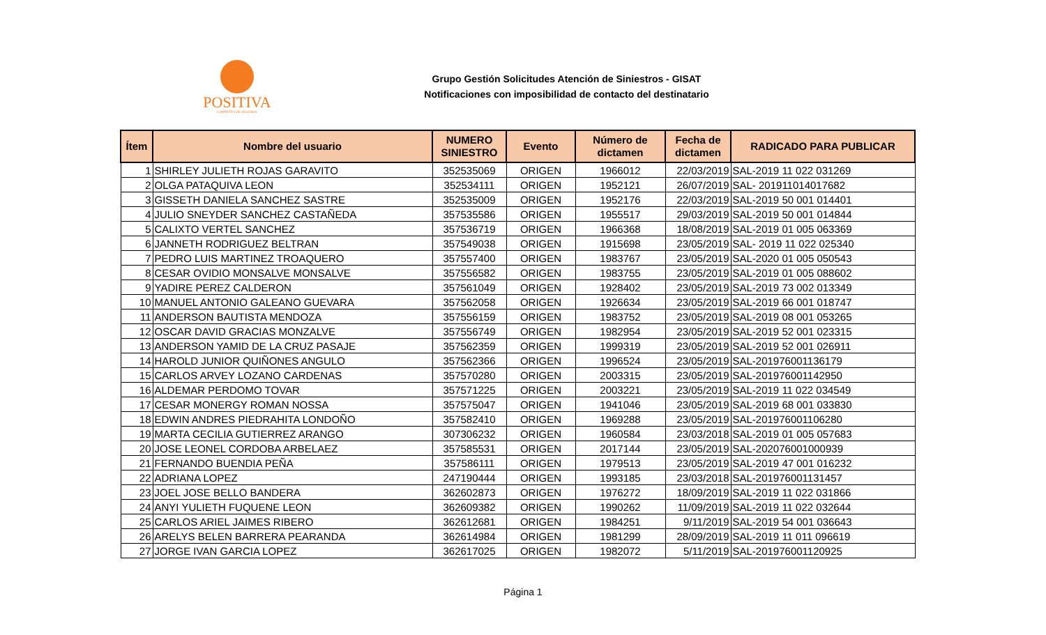POSITIVA
COMPAÑIA DE SEGUROS
Grupo Gestión Solicitudes Atención de Siniestros - GISAT
Notificaciones con imposibilidad de contacto del destinatario
| Ítem | Nombre del usuario | NUMERO SINIESTRO | Evento | Número de dictamen | Fecha de dictamen | RADICADO PARA PUBLICAR |
| --- | --- | --- | --- | --- | --- | --- |
| 1 | SHIRLEY JULIETH ROJAS GARAVITO | 352535069 | ORIGEN | 1966012 | 22/03/2019 | SAL-2019 11 022 031269 |
| 2 | OLGA PATAQUIVA LEON | 352534111 | ORIGEN | 1952121 | 26/07/2019 | SAL- 201911014017682 |
| 3 | GISSETH DANIELA SANCHEZ SASTRE | 352535009 | ORIGEN | 1952176 | 22/03/2019 | SAL-2019 50 001 014401 |
| 4 | JULIO SNEYDER SANCHEZ CASTAÑEDA | 357535586 | ORIGEN | 1955517 | 29/03/2019 | SAL-2019 50 001 014844 |
| 5 | CALIXTO VERTEL SANCHEZ | 357536719 | ORIGEN | 1966368 | 18/08/2019 | SAL-2019 01 005 063369 |
| 6 | JANNETH RODRIGUEZ BELTRAN | 357549038 | ORIGEN | 1915698 | 23/05/2019 | SAL- 2019 11 022 025340 |
| 7 | PEDRO LUIS MARTINEZ TROAQUERO | 357557400 | ORIGEN | 1983767 | 23/05/2019 | SAL-2020 01 005 050543 |
| 8 | CESAR OVIDIO MONSALVE MONSALVE | 357556582 | ORIGEN | 1983755 | 23/05/2019 | SAL-2019 01 005 088602 |
| 9 | YADIRE PEREZ CALDERON | 357561049 | ORIGEN | 1928402 | 23/05/2019 | SAL-2019 73 002 013349 |
| 10 | MANUEL ANTONIO GALEANO GUEVARA | 357562058 | ORIGEN | 1926634 | 23/05/2019 | SAL-2019 66 001 018747 |
| 11 | ANDERSON BAUTISTA MENDOZA | 357556159 | ORIGEN | 1983752 | 23/05/2019 | SAL-2019 08 001 053265 |
| 12 | OSCAR DAVID GRACIAS MONZALVE | 357556749 | ORIGEN | 1982954 | 23/05/2019 | SAL-2019 52 001 023315 |
| 13 | ANDERSON YAMID DE LA CRUZ PASAJE | 357562359 | ORIGEN | 1999319 | 23/05/2019 | SAL-2019 52 001 026911 |
| 14 | HAROLD JUNIOR QUIÑONES ANGULO | 357562366 | ORIGEN | 1996524 | 23/05/2019 | SAL-20197600113617­9 |
| 15 | CARLOS ARVEY LOZANO CARDENAS | 357570280 | ORIGEN | 2003315 | 23/05/2019 | SAL-20197600114295­0 |
| 16 | ALDEMAR PERDOMO TOVAR | 357571225 | ORIGEN | 2003221 | 23/05/2019 | SAL-2019 11 022 034549 |
| 17 | CESAR MONERGY ROMAN NOSSA | 357575047 | ORIGEN | 1941046 | 23/05/2019 | SAL-2019 68 001 033830 |
| 18 | EDWIN ANDRES PIEDRAHITA LONDOÑO | 357582410 | ORIGEN | 1969288 | 23/05/2019 | SAL-20197600110628­0 |
| 19 | MARTA CECILIA GUTIERREZ ARANGO | 307306232 | ORIGEN | 1960584 | 23/03/2018 | SAL-2019 01 005 057683 |
| 20 | JOSE LEONEL CORDOBA ARBELAEZ | 357585531 | ORIGEN | 2017144 | 23/05/2019 | SAL-20207600100093­9 |
| 21 | FERNANDO BUENDIA PEÑA | 357586111 | ORIGEN | 1979513 | 23/05/2019 | SAL-2019 47 001 016232 |
| 22 | ADRIANA LOPEZ | 247190444 | ORIGEN | 1993185 | 23/03/2018 | SAL-20197600113145­7 |
| 23 | JOEL JOSE BELLO BANDERA | 362602873 | ORIGEN | 1976272 | 18/09/2019 | SAL-2019 11 022 031866 |
| 24 | ANYI YULIETH FUQUENE LEON | 362609382 | ORIGEN | 1990262 | 11/09/2019 | SAL-2019 11 022 032644 |
| 25 | CARLOS ARIEL JAIMES RIBERO | 362612681 | ORIGEN | 1984251 | 9/11/2019 | SAL-2019 54 001 036643 |
| 26 | ARELYS BELEN BARRERA PEARANDA | 362614984 | ORIGEN | 1981299 | 28/09/2019 | SAL-2019 11 011 096619 |
| 27 | JORGE IVAN GARCIA LOPEZ | 362617025 | ORIGEN | 1982072 | 5/11/2019 | SAL-20197600112092­5 |
Página 1